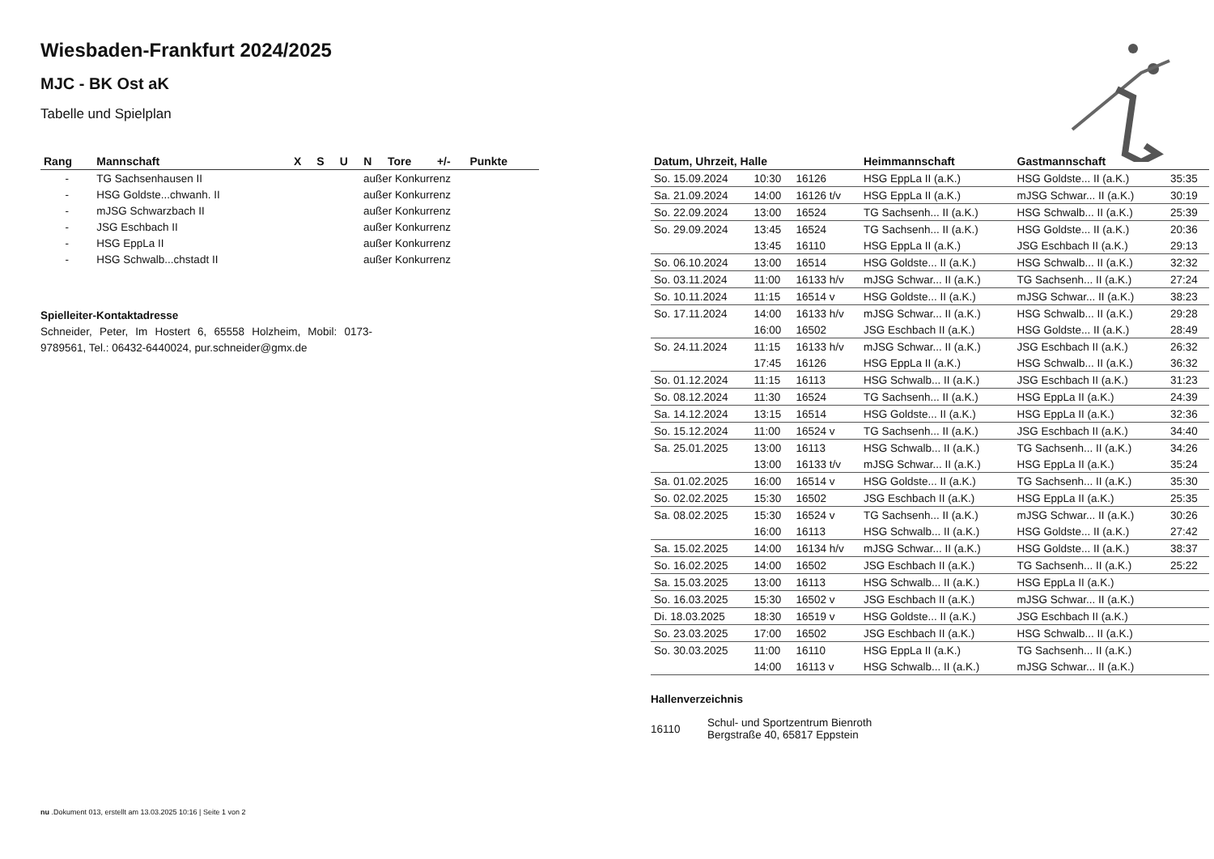Wiesbaden-Frankfurt 2024/2025
MJC - BK Ost aK
Tabelle und Spielplan
| Rang | Mannschaft | X | S | U | N | Tore | +/- | Punkte |
| --- | --- | --- | --- | --- | --- | --- | --- | --- |
| - | TG Sachsenhausen II | außer Konkurrenz | | | | | | |
| - | HSG Goldste...chwanh. II | außer Konkurrenz | | | | | | |
| - | mJSG Schwarzbach II | außer Konkurrenz | | | | | | |
| - | JSG Eschbach II | außer Konkurrenz | | | | | | |
| - | HSG EppLa II | außer Konkurrenz | | | | | | |
| - | HSG Schwalb...chstadt II | außer Konkurrenz | | | | | | |
Spielleiter-Kontaktadresse
Schneider, Peter, Im Hostert 6, 65558 Holzheim, Mobil: 0173-9789561, Tel.: 06432-6440024, pur.schneider@gmx.de
| Datum, Uhrzeit, Halle | | | Heimmannschaft | Gastmannschaft | |
| --- | --- | --- | --- | --- | --- |
| So. 15.09.2024 | 10:30 | 16126 | HSG EppLa II (a.K.) | HSG Goldste... II (a.K.) | 35:35 |
| Sa. 21.09.2024 | 14:00 | 16126 t/v | HSG EppLa II (a.K.) | mJSG Schwar... II (a.K.) | 30:19 |
| So. 22.09.2024 | 13:00 | 16524 | TG Sachsenh... II (a.K.) | HSG Schwalb... II (a.K.) | 25:39 |
| So. 29.09.2024 | 13:45 | 16524 | TG Sachsenh... II (a.K.) | HSG Goldste... II (a.K.) | 20:36 |
| | 13:45 | 16110 | HSG EppLa II (a.K.) | JSG Eschbach II (a.K.) | 29:13 |
| So. 06.10.2024 | 13:00 | 16514 | HSG Goldste... II (a.K.) | HSG Schwalb... II (a.K.) | 32:32 |
| So. 03.11.2024 | 11:00 | 16133 h/v | mJSG Schwar... II (a.K.) | TG Sachsenh... II (a.K.) | 27:24 |
| So. 10.11.2024 | 11:15 | 16514 v | HSG Goldste... II (a.K.) | mJSG Schwar... II (a.K.) | 38:23 |
| So. 17.11.2024 | 14:00 | 16133 h/v | mJSG Schwar... II (a.K.) | HSG Schwalb... II (a.K.) | 29:28 |
| | 16:00 | 16502 | JSG Eschbach II (a.K.) | HSG Goldste... II (a.K.) | 28:49 |
| So. 24.11.2024 | 11:15 | 16133 h/v | mJSG Schwar... II (a.K.) | JSG Eschbach II (a.K.) | 26:32 |
| | 17:45 | 16126 | HSG EppLa II (a.K.) | HSG Schwalb... II (a.K.) | 36:32 |
| So. 01.12.2024 | 11:15 | 16113 | HSG Schwalb... II (a.K.) | JSG Eschbach II (a.K.) | 31:23 |
| So. 08.12.2024 | 11:30 | 16524 | TG Sachsenh... II (a.K.) | HSG EppLa II (a.K.) | 24:39 |
| Sa. 14.12.2024 | 13:15 | 16514 | HSG Goldste... II (a.K.) | HSG EppLa II (a.K.) | 32:36 |
| So. 15.12.2024 | 11:00 | 16524 v | TG Sachsenh... II (a.K.) | JSG Eschbach II (a.K.) | 34:40 |
| Sa. 25.01.2025 | 13:00 | 16113 | HSG Schwalb... II (a.K.) | TG Sachsenh... II (a.K.) | 34:26 |
| | 13:00 | 16133 t/v | mJSG Schwar... II (a.K.) | HSG EppLa II (a.K.) | 35:24 |
| Sa. 01.02.2025 | 16:00 | 16514 v | HSG Goldste... II (a.K.) | TG Sachsenh... II (a.K.) | 35:30 |
| So. 02.02.2025 | 15:30 | 16502 | JSG Eschbach II (a.K.) | HSG EppLa II (a.K.) | 25:35 |
| Sa. 08.02.2025 | 15:30 | 16524 v | TG Sachsenh... II (a.K.) | mJSG Schwar... II (a.K.) | 30:26 |
| | 16:00 | 16113 | HSG Schwalb... II (a.K.) | HSG Goldste... II (a.K.) | 27:42 |
| Sa. 15.02.2025 | 14:00 | 16134 h/v | mJSG Schwar... II (a.K.) | HSG Goldste... II (a.K.) | 38:37 |
| So. 16.02.2025 | 14:00 | 16502 | JSG Eschbach II (a.K.) | TG Sachsenh... II (a.K.) | 25:22 |
| Sa. 15.03.2025 | 13:00 | 16113 | HSG Schwalb... II (a.K.) | HSG EppLa II (a.K.) | |
| So. 16.03.2025 | 15:30 | 16502 v | JSG Eschbach II (a.K.) | mJSG Schwar... II (a.K.) | |
| Di. 18.03.2025 | 18:30 | 16519 v | HSG Goldste... II (a.K.) | JSG Eschbach II (a.K.) | |
| So. 23.03.2025 | 17:00 | 16502 | JSG Eschbach II (a.K.) | HSG Schwalb... II (a.K.) | |
| So. 30.03.2025 | 11:00 | 16110 | HSG EppLa II (a.K.) | TG Sachsenh... II (a.K.) | |
| | 14:00 | 16113 v | HSG Schwalb... II (a.K.) | mJSG Schwar... II (a.K.) | |
Hallenverzeichnis
| 16110 | Schul- und Sportzentrum Bienroth Bergstraße 40, 65817 Eppstein |
nu .Dokument 013, erstellt am 13.03.2025 10:16 | Seite 1 von 2